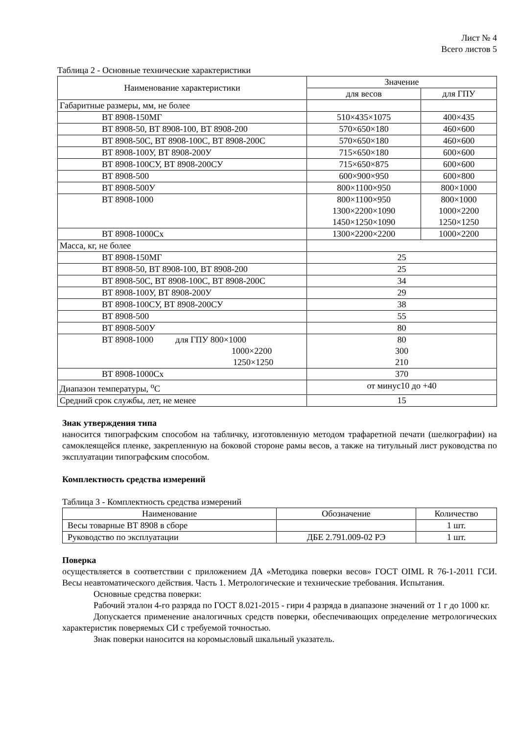Лист № 4
Всего листов 5
Таблица 2 - Основные технические характеристики
| Наименование характеристики | Значение | |
| --- | --- | --- |
| | для весов | для ГПУ |
| Габаритные размеры, мм, не более | | |
| ВТ 8908-150МГ | 510×435×1075 | 400×435 |
| ВТ 8908-50, ВТ 8908-100, ВТ 8908-200 | 570×650×180 | 460×600 |
| ВТ 8908-50С, ВТ 8908-100С, ВТ 8908-200С | 570×650×180 | 460×600 |
| ВТ 8908-100У, ВТ 8908-200У | 715×650×180 | 600×600 |
| ВТ 8908-100СУ, ВТ 8908-200СУ | 715×650×875 | 600×600 |
| ВТ 8908-500 | 600×900×950 | 600×800 |
| ВТ 8908-500У | 800×1100×950 | 800×1000 |
| ВТ 8908-1000 | 800×1100×950 1300×2200×1090 1450×1250×1090 | 800×1000 1000×2200 1250×1250 |
| ВТ 8908-1000Сх | 1300×2200×2200 | 1000×2200 |
| Масса, кг, не более | | |
| ВТ 8908-150МГ | 25 | |
| ВТ 8908-50, ВТ 8908-100, ВТ 8908-200 | 25 | |
| ВТ 8908-50С, ВТ 8908-100С, ВТ 8908-200С | 34 | |
| ВТ 8908-100У, ВТ 8908-200У | 29 | |
| ВТ 8908-100СУ, ВТ 8908-200СУ | 38 | |
| ВТ 8908-500 | 55 | |
| ВТ 8908-500У | 80 | |
| ВТ 8908-1000 для ГПУ 800×1000 1000×2200 1250×1250 | 80 300 210 | |
| ВТ 8908-1000Сх | 370 | |
| Диапазон температуры, <sup>о</sup>С | от минус10 до +40 | |
| Средний срок службы, лет, не менее | 15 | |
Знак утверждения типа
наносится типографским способом на табличку, изготовленную методом трафаретной печати (шелкографии) на самоклеящейся пленке, закрепленную на боковой стороне рамы весов, а также на титульный лист руководства по эксплуатации типографским способом.
Комплектность средства измерений
Таблица 3 - Комплектность средства измерений
| Наименование | Обозначение | Количество |
| --- | --- | --- |
| Весы товарные ВТ 8908 в сборе | | 1 шт. |
| Руководство по эксплуатации | ДБЕ 2.791.009-02 РЭ | 1 шт. |
Поверка
осуществляется в соответствии с приложением ДА «Методика поверки весов» ГОСТ OIML R 76-1-2011 ГСИ. Весы неавтоматического действия. Часть 1. Метрологические и технические требования. Испытания.
Основные средства поверки:
Рабочий эталон 4-го разряда по ГОСТ 8.021-2015 - гири 4 разряда в диапазоне значений от 1 г до 1000 кг.
Допускается применение аналогичных средств поверки, обеспечивающих определение метрологических характеристик поверяемых СИ с требуемой точностью.
Знак поверки наносится на коромысловый шкальный указатель.